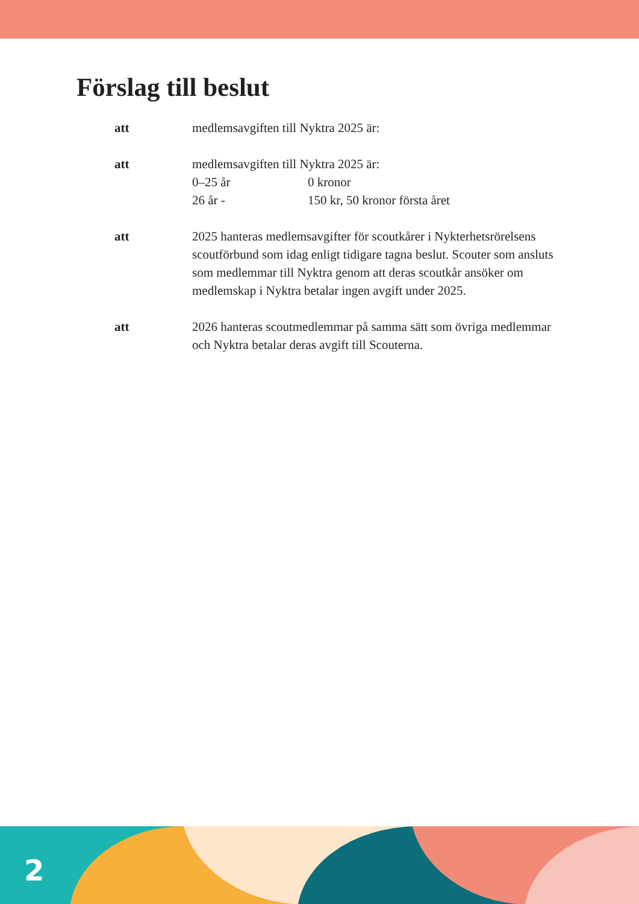Förslag till beslut
att medlemsavgiften till Nyktra 2025 är:
att medlemsavgiften till Nyktra 2025 är:
0–25 år 0 kronor
26 år - 150 kr, 50 kronor första året
att 2025 hanteras medlemsavgifter för scoutkårer i Nykterhetsrörelsens scoutförbund som idag enligt tidigare tagna beslut. Scouter som ansluts som medlemmar till Nyktra genom att deras scoutkår ansöker om medlemskap i Nyktra betalar ingen avgift under 2025.
att 2026 hanteras scoutmedlemmar på samma sätt som övriga medlemmar och Nyktra betalar deras avgift till Scouterna.
2